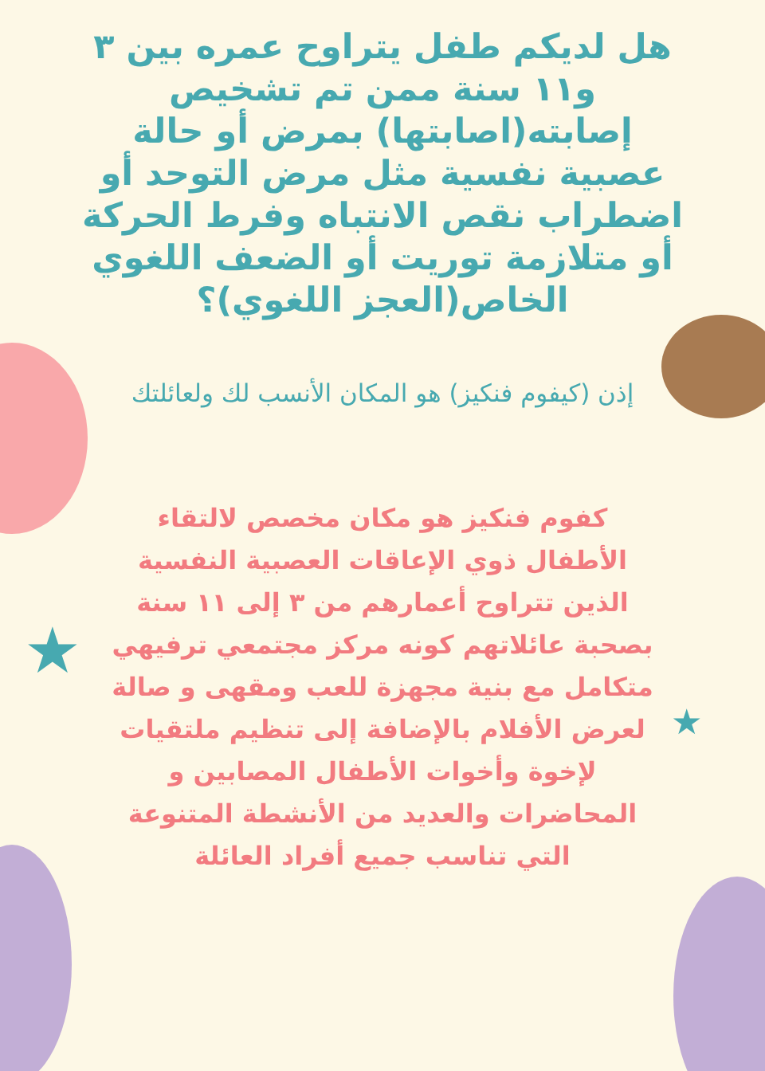★
★
هل لديكم طفل يتراوح عمره بين ٣ و١١ سنة ممن تم تشخيص إصابته(اصابتها) بمرض أو حالة عصبية نفسية مثل مرض التوحد أو اضطراب نقص الانتباه وفرط الحركة أو متلازمة توريت أو الضعف اللغوي الخاص(العجز اللغوي)؟
إذن (كيفوم فنكيز) هو المكان الأنسب لك ولعائلتك
كفوم فنكيز هو مكان مخصص لالتقاء الأطفال ذوي الإعاقات العصبية النفسية الذين تتراوح أعمارهم من ٣ إلى ١١ سنة بصحبة عائلاتهم كونه مركز مجتمعي ترفيهي متكامل مع بنية مجهزة للعب ومقهى و صالة لعرض الأفلام بالإضافة إلى تنظيم ملتقيات لإخوة وأخوات الأطفال المصابين و المحاضرات والعديد من الأنشطة المتنوعة التي تناسب جميع أفراد العائلة